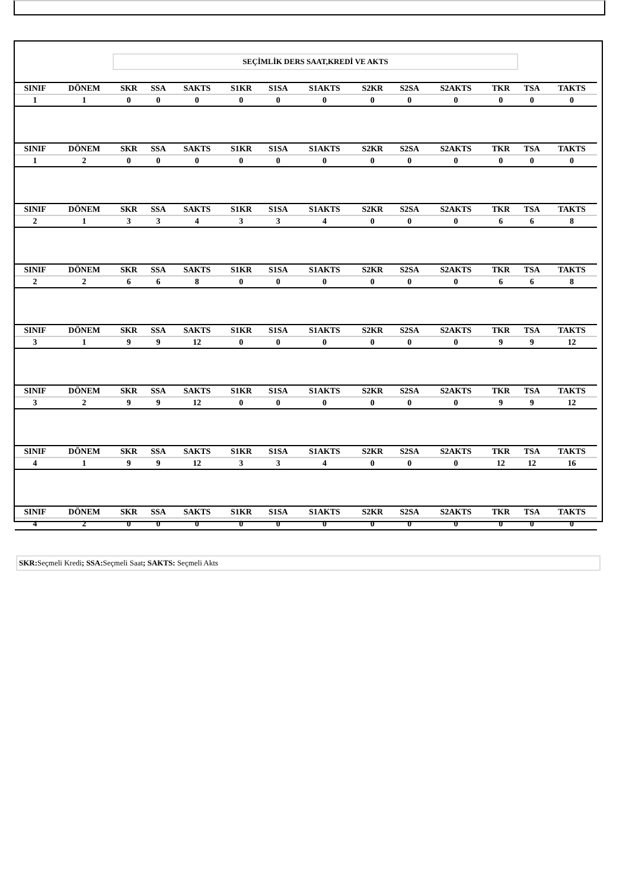SEÇİMLİK DERS SAAT,KREDİ VE AKTS
| SINIF | DÖNEM | SKR | SSA | SAKTS | S1KR | S1SA | S1AKTS | S2KR | S2SA | S2AKTS | TKR | TSA | TAKTS |
| --- | --- | --- | --- | --- | --- | --- | --- | --- | --- | --- | --- | --- | --- |
| 1 | 1 | 0 | 0 | 0 | 0 | 0 | 0 | 0 | 0 | 0 | 0 | 0 | 0 |
| SINIF | DÖNEM | SKR | SSA | SAKTS | S1KR | S1SA | S1AKTS | S2KR | S2SA | S2AKTS | TKR | TSA | TAKTS |
| 1 | 2 | 0 | 0 | 0 | 0 | 0 | 0 | 0 | 0 | 0 | 0 | 0 | 0 |
| SINIF | DÖNEM | SKR | SSA | SAKTS | S1KR | S1SA | S1AKTS | S2KR | S2SA | S2AKTS | TKR | TSA | TAKTS |
| 2 | 1 | 3 | 3 | 4 | 3 | 3 | 4 | 0 | 0 | 0 | 6 | 6 | 8 |
| SINIF | DÖNEM | SKR | SSA | SAKTS | S1KR | S1SA | S1AKTS | S2KR | S2SA | S2AKTS | TKR | TSA | TAKTS |
| 2 | 2 | 6 | 6 | 8 | 0 | 0 | 0 | 0 | 0 | 0 | 6 | 6 | 8 |
| SINIF | DÖNEM | SKR | SSA | SAKTS | S1KR | S1SA | S1AKTS | S2KR | S2SA | S2AKTS | TKR | TSA | TAKTS |
| 3 | 1 | 9 | 9 | 12 | 0 | 0 | 0 | 0 | 0 | 0 | 9 | 9 | 12 |
| SINIF | DÖNEM | SKR | SSA | SAKTS | S1KR | S1SA | S1AKTS | S2KR | S2SA | S2AKTS | TKR | TSA | TAKTS |
| 3 | 2 | 9 | 9 | 12 | 0 | 0 | 0 | 0 | 0 | 0 | 9 | 9 | 12 |
| SINIF | DÖNEM | SKR | SSA | SAKTS | S1KR | S1SA | S1AKTS | S2KR | S2SA | S2AKTS | TKR | TSA | TAKTS |
| 4 | 1 | 9 | 9 | 12 | 3 | 3 | 4 | 0 | 0 | 0 | 12 | 12 | 16 |
| SINIF | DÖNEM | SKR | SSA | SAKTS | S1KR | S1SA | S1AKTS | S2KR | S2SA | S2AKTS | TKR | TSA | TAKTS |
| 4 | 2 | 0 | 0 | 0 | 0 | 0 | 0 | 0 | 0 | 0 | 0 | 0 | 0 |
SKR: Seçmeli Kredi; SSA: Seçmeli Saat; SAKTS: Seçmeli Akts